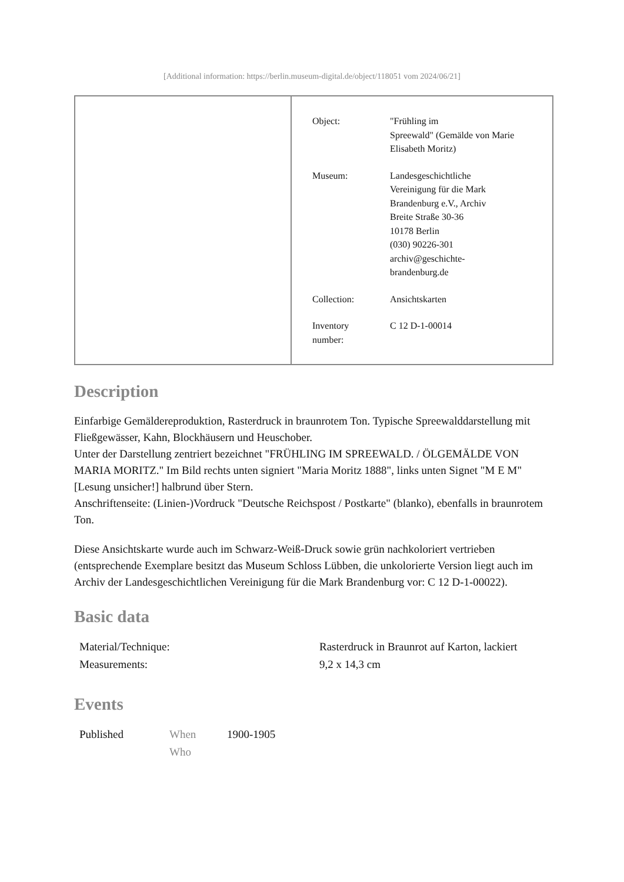[Additional information: https://berlin.museum-digital.de/object/118051 vom 2024/06/21]
| | / Object: / "Frühling im Spreewald" (Gemälde von Marie Elisabeth Moritz) / / Museum: / Landesgeschichtliche Vereinigung für die Mark Brandenburg e.V., Archiv Breite Straße 30-36 10178 Berlin (030) 90226-301 archiv@geschichte- brandenburg.de / / Collection: / Ansichtskarten / / Inventory number: / C 12 D-1-00014 / |
Description
Einfarbige Gemäldereproduktion, Rasterdruck in braunrotem Ton. Typische Spreewalddarstellung mit Fließgewässer, Kahn, Blockhäusern und Heuschober.
Unter der Darstellung zentriert bezeichnet "FRÜHLING IM SPREEWALD. / ÖLGEMÄLDE VON MARIA MORITZ." Im Bild rechts unten signiert "Maria Moritz 1888", links unten Signet "M E M" [Lesung unsicher!] halbrund über Stern.
Anschriftenseite: (Linien-)Vordruck "Deutsche Reichspost / Postkarte" (blanko), ebenfalls in braunrotem Ton.
Diese Ansichtskarte wurde auch im Schwarz-Weiß-Druck sowie grün nachkoloriert vertrieben (entsprechende Exemplare besitzt das Museum Schloss Lübben, die unkolorierte Version liegt auch im Archiv der Landesgeschichtlichen Vereinigung für die Mark Brandenburg vor: C 12 D-1-00022).
Basic data
| Material/Technique: | Rasterdruck in Braunrot auf Karton, lackiert |
| Measurements: | 9,2 x 14,3 cm |
Events
| Published | When | 1900-1905 |
| | Who | |